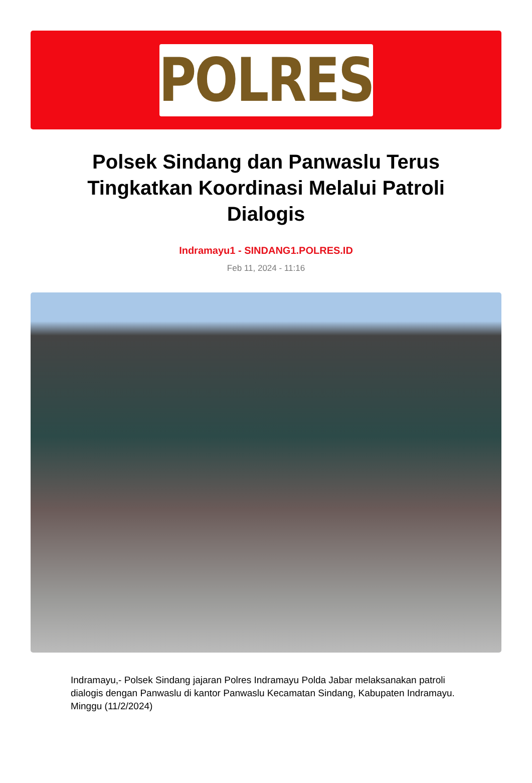POLRES
Polsek Sindang dan Panwaslu Terus Tingkatkan Koordinasi Melalui Patroli Dialogis
Indramayu1 - SINDANG1.POLRES.ID
Feb 11, 2024 - 11:16
Indramayu,- Polsek Sindang jajaran Polres Indramayu Polda Jabar melaksanakan patroli dialogis dengan Panwaslu di kantor Panwaslu Kecamatan Sindang, Kabupaten Indramayu. Minggu (11/2/2024)